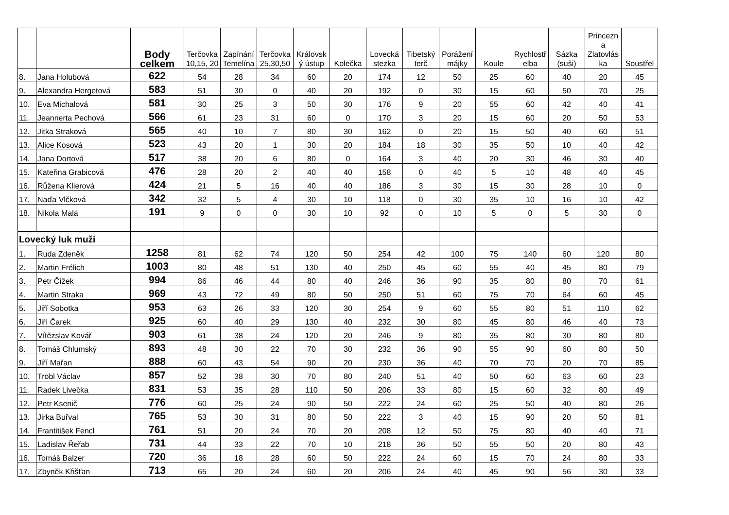| | | Body celkem | Terčovka 10,15, 20 | Zapínání Temelína | Terčovka 25,30,50 | Královsk ý ústup | Kolečka | Lovecká stezka | Tibetský terč | Porážení májky | Koule | Rychlostř elba | Sázka (suši) | Princezn a Zlatovlás ka | Soustřel |
| --- | --- | --- | --- | --- | --- | --- | --- | --- | --- | --- | --- | --- | --- | --- | --- |
| 8. | Jana Holubová | 622 | 54 | 28 | 34 | 60 | 20 | 174 | 12 | 50 | 25 | 60 | 40 | 20 | 45 |
| 9. | Alexandra Hergetová | 583 | 51 | 30 | 0 | 40 | 20 | 192 | 0 | 30 | 15 | 60 | 50 | 70 | 25 |
| 10. | Eva Michalová | 581 | 30 | 25 | 3 | 50 | 30 | 176 | 9 | 20 | 55 | 60 | 42 | 40 | 41 |
| 11. | Jeannerta Pechová | 566 | 61 | 23 | 31 | 60 | 0 | 170 | 3 | 20 | 15 | 60 | 20 | 50 | 53 |
| 12. | Jitka Straková | 565 | 40 | 10 | 7 | 80 | 30 | 162 | 0 | 20 | 15 | 50 | 40 | 60 | 51 |
| 13. | Alice Kosová | 523 | 43 | 20 | 1 | 30 | 20 | 184 | 18 | 30 | 35 | 50 | 10 | 40 | 42 |
| 14. | Jana Dortová | 517 | 38 | 20 | 6 | 80 | 0 | 164 | 3 | 40 | 20 | 30 | 46 | 30 | 40 |
| 15. | Kateřina Grabicová | 476 | 28 | 20 | 2 | 40 | 40 | 158 | 0 | 40 | 5 | 10 | 48 | 40 | 45 |
| 16. | Růžena Klierová | 424 | 21 | 5 | 16 | 40 | 40 | 186 | 3 | 30 | 15 | 30 | 28 | 10 | 0 |
| 17. | Naďa Vlčková | 342 | 32 | 5 | 4 | 30 | 10 | 118 | 0 | 30 | 35 | 10 | 16 | 10 | 42 |
| 18. | Nikola Malá | 191 | 9 | 0 | 0 | 30 | 10 | 92 | 0 | 10 | 5 | 0 | 5 | 30 | 0 |
| Lovecký luk muži | | | | | | | | | | | | | | | |
| 1. | Ruda Zdeněk | 1258 | 81 | 62 | 74 | 120 | 50 | 254 | 42 | 100 | 75 | 140 | 60 | 120 | 80 |
| 2. | Martin Frélich | 1003 | 80 | 48 | 51 | 130 | 40 | 250 | 45 | 60 | 55 | 40 | 45 | 80 | 79 |
| 3. | Petr Čížek | 994 | 86 | 46 | 44 | 80 | 40 | 246 | 36 | 90 | 35 | 80 | 80 | 70 | 61 |
| 4. | Martin Straka | 969 | 43 | 72 | 49 | 80 | 50 | 250 | 51 | 60 | 75 | 70 | 64 | 60 | 45 |
| 5. | Jiří Sobotka | 953 | 63 | 26 | 33 | 120 | 30 | 254 | 9 | 60 | 55 | 80 | 51 | 110 | 62 |
| 6. | Jiří Čarek | 925 | 60 | 40 | 29 | 130 | 40 | 232 | 30 | 80 | 45 | 80 | 46 | 40 | 73 |
| 7. | Vítězslav Kovář | 903 | 61 | 38 | 24 | 120 | 20 | 246 | 9 | 80 | 35 | 80 | 30 | 80 | 80 |
| 8. | Tomáš Chlumský | 893 | 48 | 30 | 22 | 70 | 30 | 232 | 36 | 90 | 55 | 90 | 60 | 80 | 50 |
| 9. | Jiří Mařan | 888 | 60 | 43 | 54 | 90 | 20 | 230 | 36 | 40 | 70 | 70 | 20 | 70 | 85 |
| 10. | Trobl Václav | 857 | 52 | 38 | 30 | 70 | 80 | 240 | 51 | 40 | 50 | 60 | 63 | 60 | 23 |
| 11. | Radek Livečka | 831 | 53 | 35 | 28 | 110 | 50 | 206 | 33 | 80 | 15 | 60 | 32 | 80 | 49 |
| 12. | Petr Ksenič | 776 | 60 | 25 | 24 | 90 | 50 | 222 | 24 | 60 | 25 | 50 | 40 | 80 | 26 |
| 13. | Jirka Buřval | 765 | 53 | 30 | 31 | 80 | 50 | 222 | 3 | 40 | 15 | 90 | 20 | 50 | 81 |
| 14. | Frantitišek Fencl | 761 | 51 | 20 | 24 | 70 | 20 | 208 | 12 | 50 | 75 | 80 | 40 | 40 | 71 |
| 15. | Ladislav Řeřab | 731 | 44 | 33 | 22 | 70 | 10 | 218 | 36 | 50 | 55 | 50 | 20 | 80 | 43 |
| 16. | Tomáš Balzer | 720 | 36 | 18 | 28 | 60 | 50 | 222 | 24 | 60 | 15 | 70 | 24 | 80 | 33 |
| 17. | Zbyněk Křišťan | 713 | 65 | 20 | 24 | 60 | 20 | 206 | 24 | 40 | 45 | 90 | 56 | 30 | 33 |